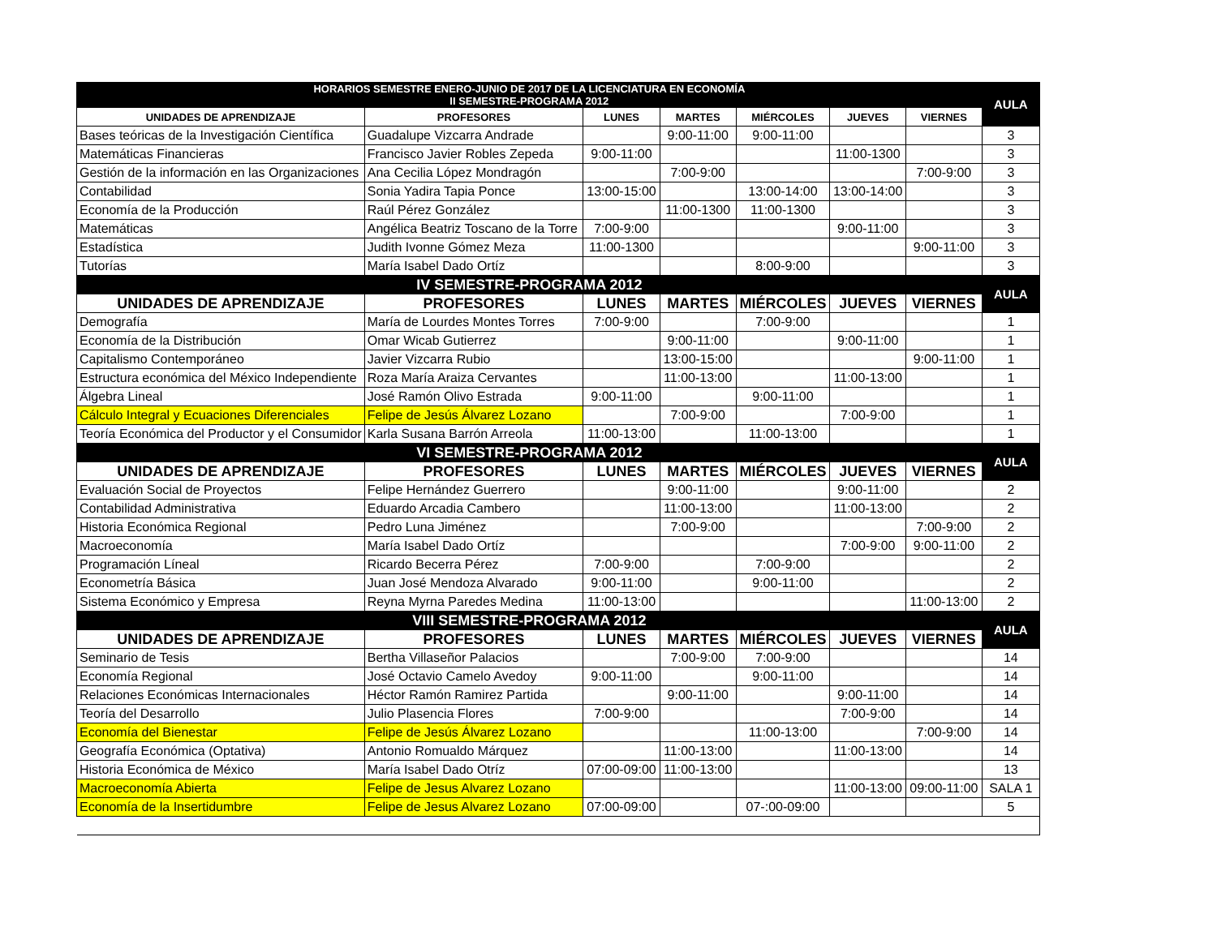| HORARIOS SEMESTRE ENERO-JUNIO DE 2017 DE LA LICENCIATURA EN ECONOMÍA II SEMESTRE-PROGRAMA 2012 | | | | | | | AULA |
| --- | --- | --- | --- | --- | --- | --- | --- |
| UNIDADES DE APRENDIZAJE | PROFESORES | LUNES | MARTES | MIÉRCOLES | JUEVES | VIERNES | |
| Bases teóricas de la Investigación Científica | Guadalupe Vizcarra Andrade | | 9:00-11:00 | 9:00-11:00 | | | 3 |
| Matemáticas Financieras | Francisco Javier Robles Zepeda | 9:00-11:00 | | | 11:00-1300 | | 3 |
| Gestión de la información en las Organizaciones | Ana Cecilia López Mondragón | | 7:00-9:00 | | | 7:00-9:00 | 3 |
| Contabilidad | Sonia Yadira Tapia Ponce | 13:00-15:00 | | 13:00-14:00 | 13:00-14:00 | | 3 |
| Economía de la Producción | Raúl Pérez González | | 11:00-1300 | 11:00-1300 | | | 3 |
| Matemáticas | Angélica Beatriz Toscano de la Torre | 7:00-9:00 | | | 9:00-11:00 | | 3 |
| Estadística | Judith Ivonne Gómez Meza | 11:00-1300 | | | | 9:00-11:00 | 3 |
| Tutorías | María Isabel Dado Ortíz | | | 8:00-9:00 | | | 3 |
| IV SEMESTRE-PROGRAMA 2012 | | | | | | | AULA |
| UNIDADES DE APRENDIZAJE | PROFESORES | LUNES | MARTES | MIÉRCOLES | JUEVES | VIERNES | |
| Demografía | María de Lourdes Montes Torres | 7:00-9:00 | | 7:00-9:00 | | | 1 |
| Economía de la Distribución | Omar Wicab Gutierrez | | 9:00-11:00 | | 9:00-11:00 | | 1 |
| Capitalismo Contemporáneo | Javier Vizcarra Rubio | | 13:00-15:00 | | | 9:00-11:00 | 1 |
| Estructura económica del México Independiente | Roza María Araiza Cervantes | | 11:00-13:00 | | 11:00-13:00 | | 1 |
| Álgebra Lineal | José Ramón Olivo Estrada | 9:00-11:00 | | 9:00-11:00 | | | 1 |
| Cálculo Integral y Ecuaciones Diferenciales | Felipe de Jesús Álvarez Lozano | | 7:00-9:00 | | 7:00-9:00 | | 1 |
| Teoría Económica del Productor y el Consumidor | Karla Susana Barrón Arreola | 11:00-13:00 | | 11:00-13:00 | | | 1 |
| VI SEMESTRE-PROGRAMA 2012 | | | | | | | AULA |
| UNIDADES DE APRENDIZAJE | PROFESORES | LUNES | MARTES | MIÉRCOLES | JUEVES | VIERNES | |
| Evaluación Social de Proyectos | Felipe Hernández Guerrero | | 9:00-11:00 | | 9:00-11:00 | | 2 |
| Contabilidad Administrativa | Eduardo Arcadia Cambero | | 11:00-13:00 | | 11:00-13:00 | | 2 |
| Historia Económica Regional | Pedro Luna Jiménez | | 7:00-9:00 | | | 7:00-9:00 | 2 |
| Macroeconomía | María Isabel Dado Ortíz | | | | 7:00-9:00 | 9:00-11:00 | 2 |
| Programación Líneal | Ricardo Becerra Pérez | 7:00-9:00 | | 7:00-9:00 | | | 2 |
| Econometría Básica | Juan José Mendoza Alvarado | 9:00-11:00 | | 9:00-11:00 | | | 2 |
| Sistema Económico y Empresa | Reyna Myrna Paredes Medina | 11:00-13:00 | | | | 11:00-13:00 | 2 |
| VIII SEMESTRE-PROGRAMA 2012 | | | | | | | AULA |
| UNIDADES DE APRENDIZAJE | PROFESORES | LUNES | MARTES | MIÉRCOLES | JUEVES | VIERNES | |
| Seminario de Tesis | Bertha Villaseñor Palacios | | 7:00-9:00 | 7:00-9:00 | | | 14 |
| Economía Regional | José Octavio Camelo Avedoy | 9:00-11:00 | | 9:00-11:00 | | | 14 |
| Relaciones Económicas Internacionales | Héctor Ramón Ramirez Partida | | 9:00-11:00 | | 9:00-11:00 | | 14 |
| Teoría del Desarrollo | Julio Plasencia Flores | 7:00-9:00 | | | 7:00-9:00 | | 14 |
| Economía del Bienestar | Felipe de Jesús Álvarez Lozano | | | 11:00-13:00 | | 7:00-9:00 | 14 |
| Geografía Económica (Optativa) | Antonio Romualdo Márquez | | 11:00-13:00 | | 11:00-13:00 | | 14 |
| Historia Económica de México | María Isabel Dado Otríz | 07:00-09:00 | 11:00-13:00 | | | | 13 |
| Macroeconomía Abierta | Felipe de Jesus Alvarez Lozano | | | | 11:00-13:00 | 09:00-11:00 | SALA 1 |
| Economía de la Insertidumbre | Felipe de Jesus Alvarez Lozano | 07:00-09:00 | | 07-:00-09:00 | | | 5 |